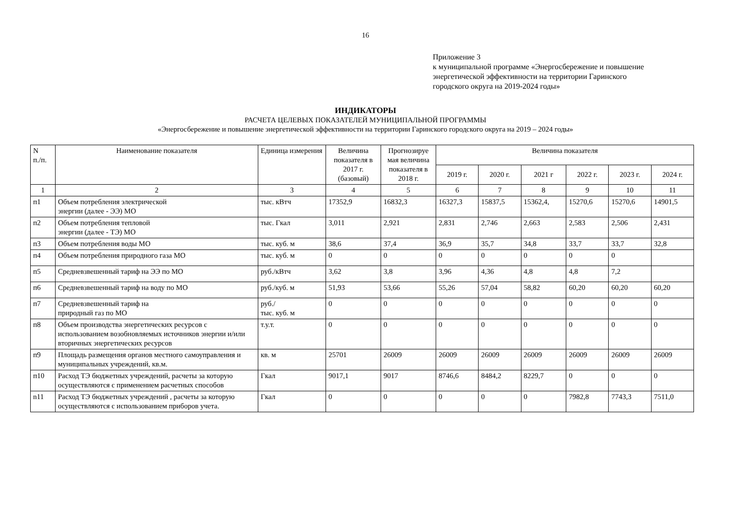16
Приложение 3
к муниципальной программе «Энергосбережение и повышение
энергетической эффективности на территории Гаринского
городского округа на 2019-2024 годы»
ИНДИКАТОРЫ
РАСЧЕТА ЦЕЛЕВЫХ ПОКАЗАТЕЛЕЙ МУНИЦИПАЛЬНОЙ ПРОГРАММЫ
«Энергосбережение и повышение энергетической эффективности на территории Гаринского городского округа на 2019 – 2024 годы»
| N п./п. | Наименование показателя | Единица измерения | Величина показателя в 2017 г. (базовый) | Прогнозируе мая величина показателя в 2018 г. | Величина показателя | | | | | |
| --- | --- | --- | --- | --- | --- | --- | --- | --- | --- | --- |
| | | | | | 2019 г. | 2020 г. | 2021 г | 2022 г. | 2023 г. | 2024 г. |
| 1 | 2 | 3 | 4 | 5 | 6 | 7 | 8 | 9 | 10 | 11 |
| п1 | Объем потребления электрической энергии (далее - ЭЭ) МО | тыс. кВтч | 17352,9 | 16832,3 | 16327,3 | 15837,5 | 15362,4, | 15270,6 | 15270,6 | 14901,5 |
| п2 | Объем потребления тепловой энергии (далее - ТЭ) МО | тыс. Гкал | 3,011 | 2,921 | 2,831 | 2,746 | 2,663 | 2,583 | 2,506 | 2,431 |
| п3 | Объем потребления воды МО | тыс. куб. м | 38,6 | 37,4 | 36,9 | 35,7 | 34,8 | 33,7 | 33,7 | 32,8 |
| п4 | Объем потребления природного газа МО | тыс. куб. м | 0 | 0 | 0 | 0 | 0 | 0 | 0 | |
| п5 | Средневзвешенный тариф на ЭЭ по МО | руб./кВтч | 3,62 | 3,8 | 3,96 | 4,36 | 4,8 | 4,8 | 7,2 | |
| п6 | Средневзвешенный тариф на воду по МО | руб./куб. м | 51,93 | 53,66 | 55,26 | 57,04 | 58,82 | 60,20 | 60,20 | 60,20 |
| п7 | Средневзвешенный тариф на природный газ по МО | руб./ тыс. куб. м | 0 | 0 | 0 | 0 | 0 | 0 | 0 | 0 |
| п8 | Объем производства энергетических ресурсов с использованием возобновляемых источников энергии и/или вторичных энергетических ресурсов | т.у.т. | 0 | 0 | 0 | 0 | 0 | 0 | 0 | 0 |
| п9 | Площадь размещения органов местного самоуправления и муниципальных учреждений, кв.м. | кв. м | 25701 | 26009 | 26009 | 26009 | 26009 | 26009 | 26009 | 26009 |
| п10 | Расход ТЭ бюджетных учреждений, расчеты за которую осуществляются с применением расчетных способов | Гкал | 9017,1 | 9017 | 8746,6 | 8484,2 | 8229,7 | 0 | 0 | 0 |
| n11 | Расход ТЭ бюджетных учреждений , расчеты за которую осуществляются с использованием приборов учета. | Гкал | 0 | 0 | 0 | 0 | 0 | 7982,8 | 7743,3 | 7511,0 |